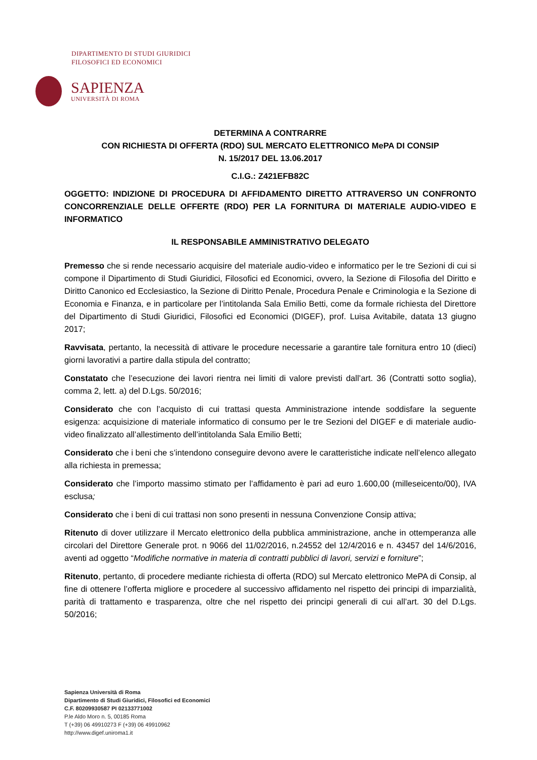DIPARTIMENTO DI STUDI GIURIDICI
FILOSOFICI ED ECONOMICI
SAPIENZA
UNIVERSITÀ DI ROMA
DETERMINA A CONTRARRE
CON RICHIESTA DI OFFERTA (RDO) SUL MERCATO ELETTRONICO MePA DI CONSIP
N. 15/2017 DEL 13.06.2017
C.I.G.: Z421EFB82C
OGGETTO: INDIZIONE DI PROCEDURA DI AFFIDAMENTO DIRETTO ATTRAVERSO UN CONFRONTO CONCORRENZIALE DELLE OFFERTE (RDO) PER LA FORNITURA DI MATERIALE AUDIO-VIDEO E INFORMATICO
IL RESPONSABILE AMMINISTRATIVO DELEGATO
Premesso che si rende necessario acquisire del materiale audio-video e informatico per le tre Sezioni di cui si compone il Dipartimento di Studi Giuridici, Filosofici ed Economici, ovvero, la Sezione di Filosofia del Diritto e Diritto Canonico ed Ecclesiastico, la Sezione di Diritto Penale, Procedura Penale e Criminologia e la Sezione di Economia e Finanza, e in particolare per l’intitolanda Sala Emilio Betti, come da formale richiesta del Direttore del Dipartimento di Studi Giuridici, Filosofici ed Economici (DIGEF), prof. Luisa Avitabile, datata 13 giugno 2017;
Ravvisata, pertanto, la necessità di attivare le procedure necessarie a garantire tale fornitura entro 10 (dieci) giorni lavorativi a partire dalla stipula del contratto;
Constatato che l’esecuzione dei lavori rientra nei limiti di valore previsti dall’art. 36 (Contratti sotto soglia), comma 2, lett. a) del D.Lgs. 50/2016;
Considerato che con l’acquisto di cui trattasi questa Amministrazione intende soddisfare la seguente esigenza: acquisizione di materiale informatico di consumo per le tre Sezioni del DIGEF e di materiale audio-video finalizzato all’allestimento dell’intitolanda Sala Emilio Betti;
Considerato che i beni che s’intendono conseguire devono avere le caratteristiche indicate nell’elenco allegato alla richiesta in premessa;
Considerato che l’importo massimo stimato per l’affidamento è pari ad euro 1.600,00 (milleseicento/00), IVA esclusa;
Considerato che i beni di cui trattasi non sono presenti in nessuna Convenzione Consip attiva;
Ritenuto di dover utilizzare il Mercato elettronico della pubblica amministrazione, anche in ottemperanza alle circolari del Direttore Generale prot. n 9066 del 11/02/2016, n.24552 del 12/4/2016 e n. 43457 del 14/6/2016, aventi ad oggetto “Modifiche normative in materia di contratti pubblici di lavori, servizi e forniture”;
Ritenuto, pertanto, di procedere mediante richiesta di offerta (RDO) sul Mercato elettronico MePA di Consip, al fine di ottenere l’offerta migliore e procedere al successivo affidamento nel rispetto dei principi di imparzialità, parità di trattamento e trasparenza, oltre che nel rispetto dei principi generali di cui all’art. 30 del D.Lgs. 50/2016;
Sapienza Università di Roma
Dipartimento di Studi Giuridici, Filosofici ed Economici
C.F. 80209930587 PI 02133771002
P.le Aldo Moro n. 5, 00185 Roma
T (+39) 06 49910273 F (+39) 06 49910962
http://www.digef.uniroma1.it